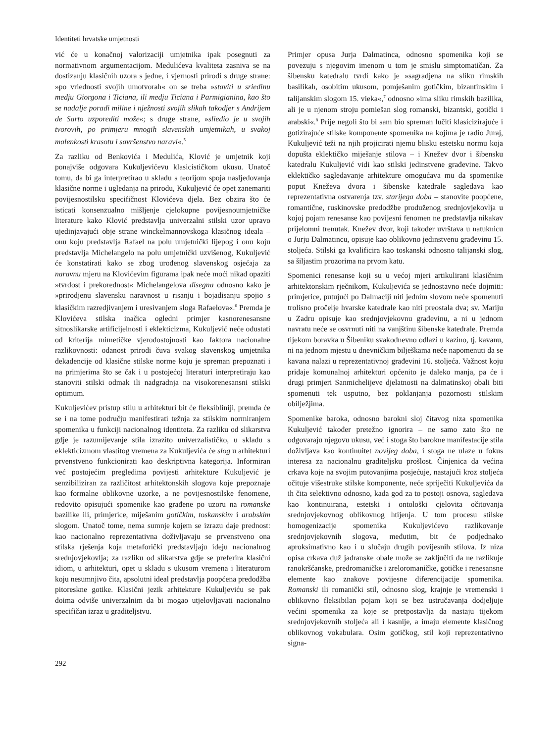Identiteti hrvatske umjetnosti
vić će u konačnoj valorizaciji umjetnika ipak posegnuti za normativnom argumentacijom. Medulićeva kvaliteta zasniva se na dostizanju klasičnih uzora s jedne, i vjernosti prirodi s druge strane: »po vriednosti svojih umotvorah« on se treba »staviti u sriedinu medju Giorgona i Ticiana, ili medju Ticiana i Parmigianina, kao što se nadalje poradi miline i nježnosti svojih slikah takodjer s Andrijem de Sarto uzporediti može«; s druge strane, »sliedio je u svojih tvorovih, po primjeru mnogih slavenskih umjetnikah, u svakoj malenkosti krasotu i savršenstvo naravi«.<sup>5</sup>
Za razliku od Benkovića i Medulića, Klović je umjetnik koji ponajviše odgovara Kukuljevićevu klasicističkom ukusu. Unatoč tomu, da bi ga interpretirao u skladu s teorijom spoja nasljedovanja klasične norme i ugledanja na prirodu, Kukuljević će opet zanemariti povijesnostilsku specifičnost Klovićeva djela. Bez obzira što će isticati konsenzualno mišljenje cjelokupne povijesnoumjetničke literature kako Klović predstavlja univerzalni stilski uzor upravo ujedinjavajući obje strane winckelmannovskoga klasičnog ideala – onu koju predstavlja Rafael na polu umjetnički lijepog i onu koju predstavlja Michelangelo na polu umjetnički uzvišenog, Kukuljević će konstatirati kako se zbog urođenog slavenskog osjećaja za naravnu mjeru na Klovićevim figurama ipak neće moći nikad opaziti »tvrdost i prekorednost« Michelangelova disegna odnosno kako je »prirodjenu slavensku naravnost u risanju i bojadisanju spojio s klasičkim razredjivanjem i uresivanjem sloga Rafaelova«.<sup>6</sup> Premda je Klovićeva stilska inačica ogledni primjer kasnorenesansne sitnoslikarske artificijelnosti i eklekticizma, Kukuljević neće odustati od kriterija mimetičke vjerodostojnosti kao faktora nacionalne razlikovnosti: odanost prirodi čuva svakog slavenskog umjetnika dekadencije od klasične stilske norme koju je spreman prepoznati i na primjerima što se čak i u postojećoj literaturi interpretiraju kao stanoviti stilski odmak ili nadgradnja na visokorenesansni stilski optimum.
Kukuljevićev pristup stilu u arhitekturi bit će fleksibliniji, premda će se i na tome području manifestirati težnja za stilskim normiranjem spomenika u funkciji nacionalnog identiteta. Za razliku od slikarstva gdje je razumijevanje stila izrazito univerzalističko, u skladu s eklekticizmom vlastitog vremena za Kukuljevića će slog u arhitekturi prvenstveno funkcionirati kao deskriptivna kategorija. Informiran već postojećim pregledima povijesti arhitekture Kukuljević je senzibiliziran za različitost arhitektonskih slogova koje prepoznaje kao formalne oblikovne uzorke, a ne povijesnostilske fenomene, redovito opisujući spomenike kao građene po uzoru na romanske bazilike ili, primjerice, miješanim gotičkim, toskanskim i arabskim slogom. Unatoč tome, nema sumnje kojem se izrazu daje prednost: kao nacionalno reprezentativna doživljavaju se prvenstveno ona stilska rješenja koja metaforički predstavljaju ideju nacionalnog srednjovjekovlja; za razliku od slikarstva gdje se preferira klasični idiom, u arhitekturi, opet u skladu s ukusom vremena i literaturom koju nesumnjivo čita, apsolutni ideal predstavlja poopćena predodžba pitoreskne gotike. Klasični jezik arhitekture Kukuljeviću se pak doima odviše univerzalnim da bi mogao utjelovljavati nacionalno specifičan izraz u graditeljstvu.
Primjer opusa Jurja Dalmatinca, odnosno spomenika koji se povezuju s njegovim imenom u tom je smislu simptomatičan. Za šibensku katedralu tvrdi kako je »sagradjena na sliku rimskih basilikah, osobitim ukusom, pomješanim gotičkim, bizantinskim i talijanskim slogom 15. vieka«,<sup>7</sup> odnosno »ima sliku rimskih bazilika, ali je u njenom stroju pomiešan slog romanski, bizantski, gotički i arabski«.<sup>8</sup> Prije negoli što bi sam bio spreman lučiti klasicizirajuće i gotizirajuće stilske komponente spomenika na kojima je radio Juraj, Kukuljević teži na njih projicirati njemu blisku estetsku normu koja dopušta eklektičko miješanje stilova – i Knežev dvor i šibensku katedralu Kukuljević vidi kao stilski jedinstvene građevine. Takvo eklektičko sagledavanje arhitekture omogućava mu da spomenike poput Kneževa dvora i šibenske katedrale sagledava kao reprezentativna ostvarenja tzv. starijega doba – stanovite poopćene, romantične, ruskinovske predodžbe produženog srednjovjekovlja u kojoj pojam renesanse kao povijesni fenomen ne predstavlja nikakav prijelomni trenutak. Knežev dvor, koji također uvrštava u natuknicu o Jurju Dalmatincu, opisuje kao oblikovno jedinstvenu građevinu 15. stoljeća. Stilski ga kvalificira kao toskanski odnosno talijanski slog, sa šiljastim prozorima na prvom katu.
Spomenici renesanse koji su u većoj mjeri artikulirani klasičnim arhitektonskim rječnikom, Kukuljevića se jednostavno neće dojmiti: primjerice, putujući po Dalmaciji niti jednim slovom neće spomenuti trolisno pročelje hvarske katedrale kao niti preostala dva; sv. Mariju u Zadru opisuje kao srednjovjekovnu građevinu, a ni u jednom navratu neće se osvrnuti niti na vanjštinu šibenske katedrale. Premda tijekom boravka u Šibeniku svakodnevno odlazi u kazino, tj. kavanu, ni na jednom mjestu u dnevničkim bilješkama neće napomenuti da se kavana nalazi u reprezentativnoj građevini 16. stoljeća. Važnost koju pridaje komunalnoj arhitekturi općenito je daleko manja, pa će i drugi primjeri Sanmichelijeve djelatnosti na dalmatinskoj obali biti spomenuti tek usputno, bez poklanjanja pozornosti stilskim obilježjima.
Spomenike baroka, odnosno barokni sloj čitavog niza spomenika Kukuljević također pretežno ignorira – ne samo zato što ne odgovaraju njegovu ukusu, već i stoga što barokne manifestacije stila doživljava kao kontinuitet novijeg doba, i stoga ne ulaze u fokus interesa za nacionalnu graditeljsku prošlost. Činjenica da većina crkava koje na svojim putovanjima posjećuje, nastajući kroz stoljeća očituje višestruke stilske komponente, neće spriječiti Kukuljevića da ih čita selektivno odnosno, kada god za to postoji osnova, sagledava kao kontinuirana, estetski i ontološki cjelovita očitovanja srednjovjekovnog oblikovnog htijenja. U tom procesu stilske homogenizacije spomenika Kukuljevićevo razlikovanje srednjovjekovnih slogova, međutim, bit će podjednako aproksimativno kao i u slučaju drugih povijesnih stilova. Iz niza opisa crkava duž jadranske obale može se zaključiti da ne razlikuje ranokršćanske, predromaničke i zreloromaničke, gotičke i renesansne elemente kao znakove povijesne diferencijacije spomenika. Romanski ili romanički stil, odnosno slog, krajnje je vremenski i oblikovno fleksibilan pojam koji se bez ustručavanja dodjeljuje većini spomenika za koje se pretpostavlja da nastaju tijekom srednjovjekovnih stoljeća ali i kasnije, a imaju elemente klasičnog oblikovnog vokabulara. Osim gotičkog, stil koji reprezentativno signa-
292